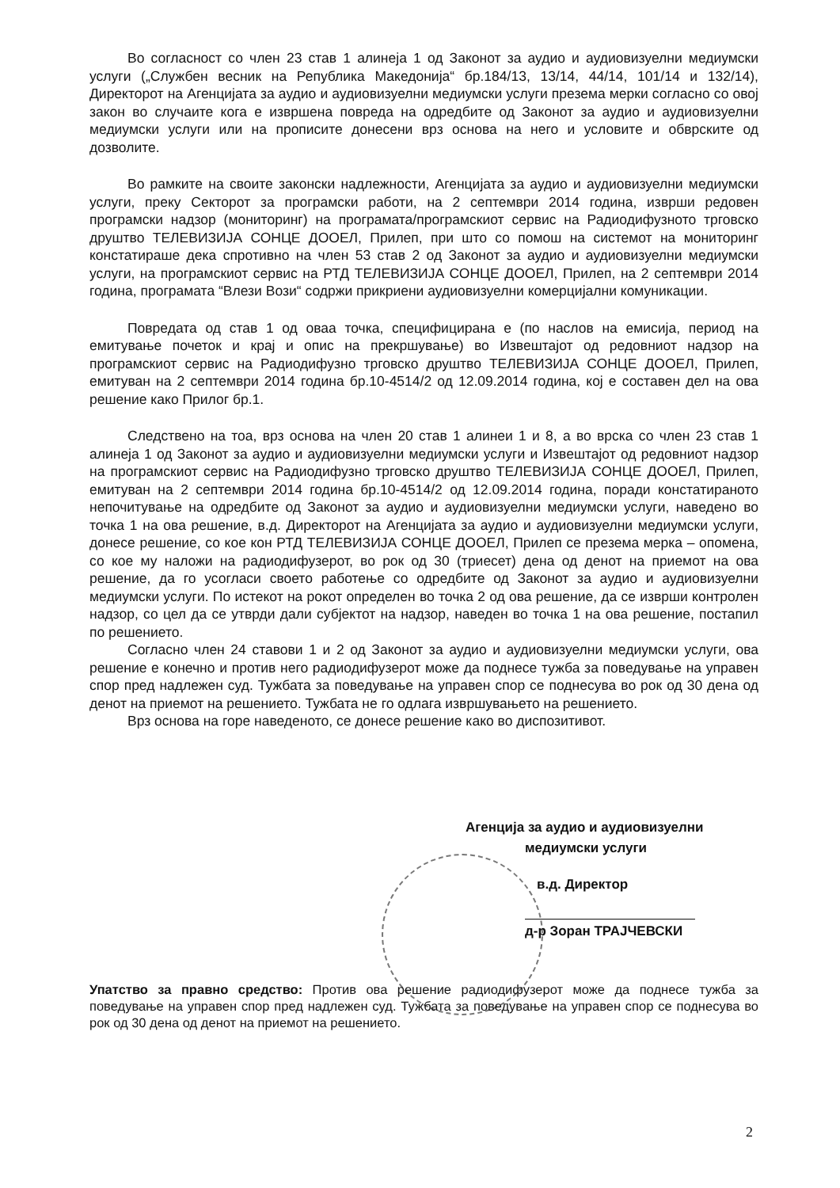Во согласност со член 23 став 1 алинеја 1 од Законот за аудио и аудиовизуелни медиумски услуги („Службен весник на Република Македонија“ бр.184/13, 13/14, 44/14, 101/14 и 132/14), Директорот на Агенцијата за аудио и аудиовизуелни медиумски услуги презема мерки согласно со овој закон во случаите кога е извршена повреда на одредбите од Законот за аудио и аудиовизуелни медиумски услуги или на прописите донесени врз основа на него и условите и обврските од дозволите.
Во рамките на своите законски надлежности, Агенцијата за аудио и аудиовизуелни медиумски услуги, преку Секторот за програмски работи, на 2 септември 2014 година, изврши редовен програмски надзор (мониторинг) на програмата/програмскиот сервис на Радиодифузното трговско друштво ТЕЛЕВИЗИЈА СОНЦЕ ДООЕЛ, Прилеп, при што со помош на системот на мониторинг констатираше дека спротивно на член 53 став 2 од Законот за аудио и аудиовизуелни медиумски услуги, на програмскиот сервис на РТД ТЕЛЕВИЗИЈА СОНЦЕ ДООЕЛ, Прилеп, на 2 септември 2014 година, програмата “Влези Вози“ содржи прикриени аудиовизуелни комерцијални комуникации.
Повредата од став 1 од оваа точка, специфицирана е (по наслов на емисија, период на емитување почеток и крај и опис на прекршување) во Извештајот од редовниот надзор на програмскиот сервис на Радиодифузно трговско друштво ТЕЛЕВИЗИЈА СОНЦЕ ДООЕЛ, Прилеп, емитуван на 2 септември 2014 година бр.10-4514/2 од 12.09.2014 година, кој е составен дел на ова решение како Прилог бр.1.
Следствено на тоа, врз основа на член 20 став 1 алинеи 1 и 8, а во врска со член 23 став 1 алинеја 1 од Законот за аудио и аудиовизуелни медиумски услуги и Извештајот од редовниот надзор на програмскиот сервис на Радиодифузно трговско друштво ТЕЛЕВИЗИЈА СОНЦЕ ДООЕЛ, Прилеп, емитуван на 2 септември 2014 година бр.10-4514/2 од 12.09.2014 година, поради констатираното непочитување на одредбите од Законот за аудио и аудиовизуелни медиумски услуги, наведено во точка 1 на ова решение, в.д. Директорот на Агенцијата за аудио и аудиовизуелни медиумски услуги, донесе решение, со кое кон РТД ТЕЛЕВИЗИЈА СОНЦЕ ДООЕЛ, Прилеп се презема мерка – опомена, со кое му наложи на радиодифузерот, во рок од 30 (триесет) дена од денот на приемот на ова решение, да го усогласи своето работење со одредбите од Законот за аудио и аудиовизуелни медиумски услуги. По истекот на рокот определен во точка 2 од ова решение, да се изврши контролен надзор, со цел да се утврди дали субјектот на надзор, наведен во точка 1 на ова решение, постапил по решението.
Согласно член 24 ставови 1 и 2 од Законот за аудио и аудиовизуелни медиумски услуги, ова решение е конечно и против него радиодифузерот може да поднесе тужба за поведување на управен спор пред надлежен суд. Тужбата за поведување на управен спор се поднесува во рок од 30 дена од денот на приемот на решението. Тужбата не го одлага извршувањето на решението.
Врз основа на горе наведеното, се донесе решение како во диспозитивот.
Агенција за аудио и аудиовизуелни
медиумски услуги
в.д. Директор
д-р Зоран ТРАЈЧЕВСКИ
Упатство за правно средство: Против ова решение радиодифузерот може да поднесе тужба за поведување на управен спор пред надлежен суд. Тужбата за поведување на управен спор се поднесува во рок од 30 дена од денот на приемот на решението.
2